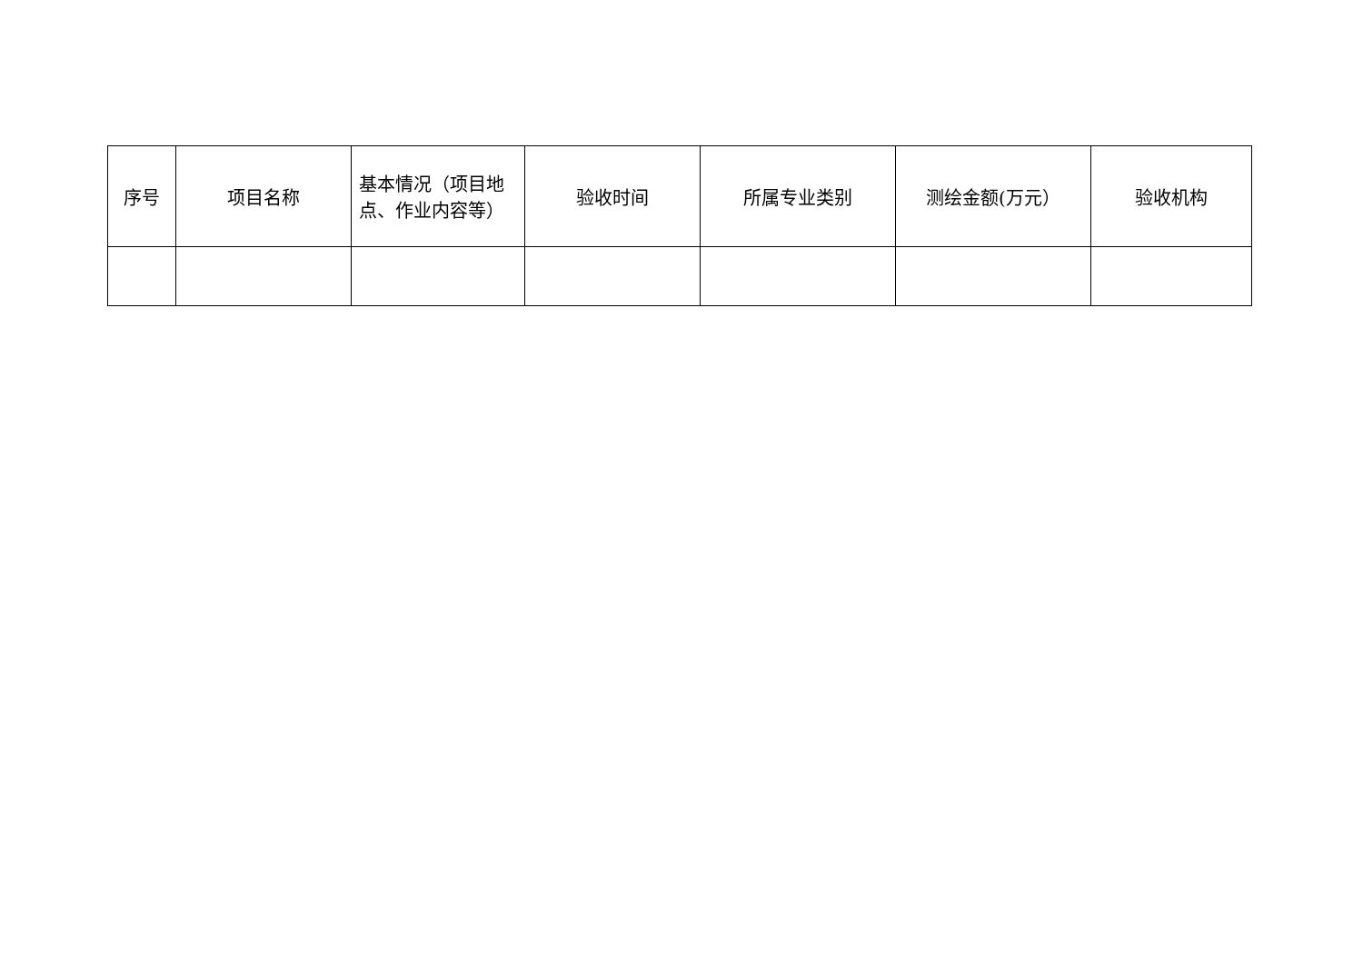| 序号 | 项目名称 | 基本情况（项目地点、作业内容等） | 验收时间 | 所属专业类别 | 测绘金额(万元） | 验收机构 |
| --- | --- | --- | --- | --- | --- | --- |